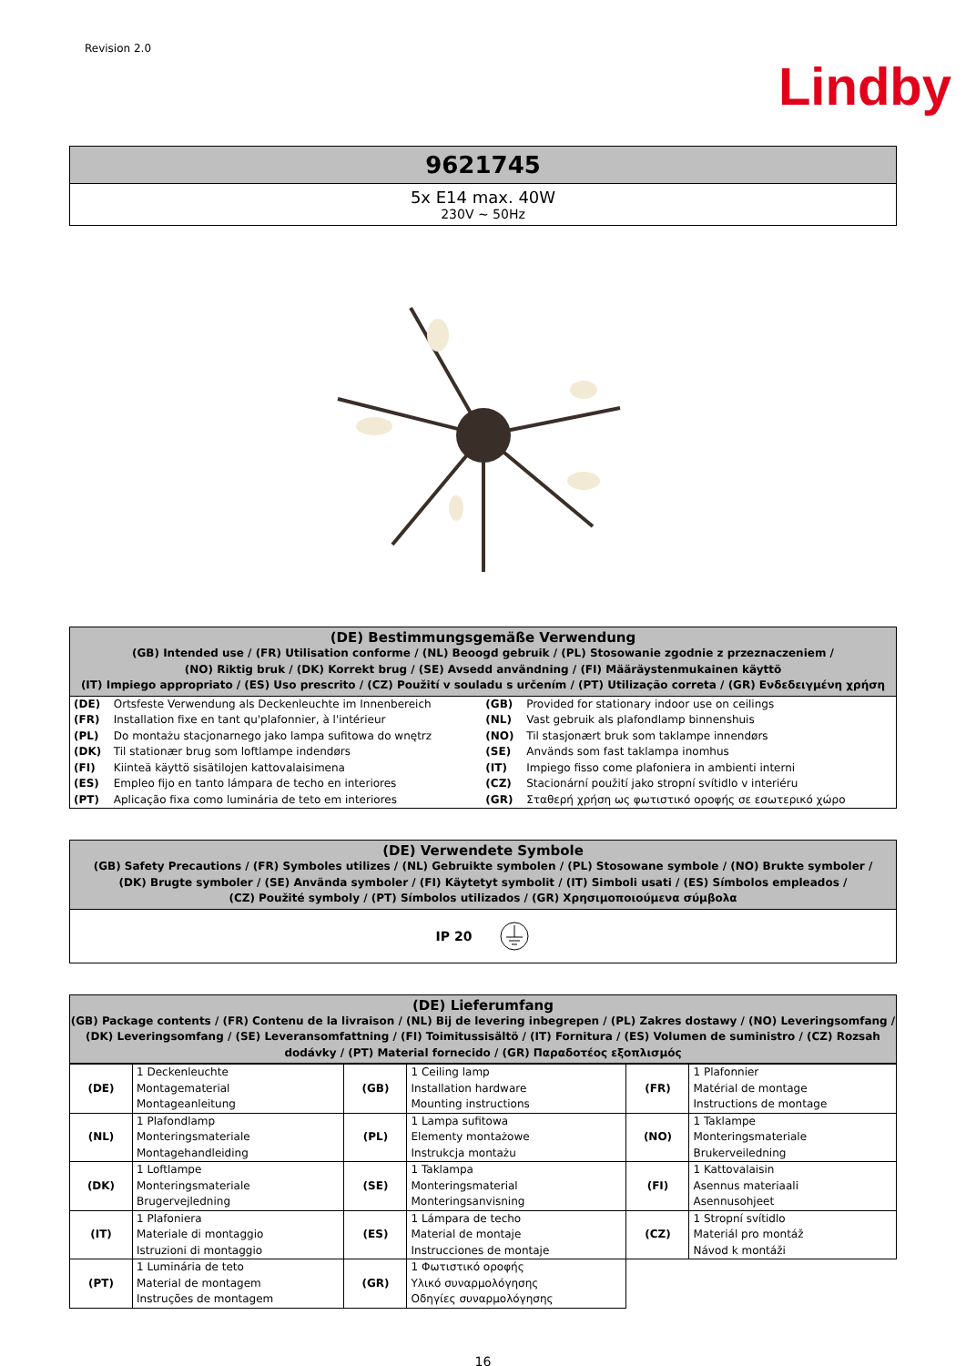Revision 2.0
Lindby
9621745
5x E14 max. 40W
230V ~ 50Hz
(DE) Bestimmungsgemäße Verwendung
(GB) Intended use / (FR) Utilisation conforme / (NL) Beoogd gebruik / (PL) Stosowanie zgodnie z przeznaczeniem /
(NO) Riktig bruk / (DK) Korrekt brug / (SE) Avsedd användning / (FI) Määräystenmukainen käyttö
(IT) Impiego appropriato / (ES) Uso prescrito / (CZ) Použití v souladu s určením / (PT) Utilização correta / (GR) Ενδεδειγμένη χρήση
| (DE) | Ortsfeste Verwendung als Deckenleuchte im Innenbereich | (GB) | Provided for stationary indoor use on ceilings |
| (FR) | Installation fixe en tant qu'plafonnier, à l'intérieur | (NL) | Vast gebruik als plafondlamp binnenshuis |
| (PL) | Do montażu stacjonarnego jako lampa sufitowa do wnętrz | (NO) | Til stasjonært bruk som taklampe innendørs |
| (DK) | Til stationær brug som loftlampe indendørs | (SE) | Används som fast taklampa inomhus |
| (FI) | Kiinteä käyttö sisätilojen kattovalaisimena | (IT) | Impiego fisso come plafoniera in ambienti interni |
| (ES) | Empleo fijo en tanto lámpara de techo en interiores | (CZ) | Stacionární použití jako stropní svítidlo v interiéru |
| (PT) | Aplicação fixa como luminária de teto em interiores | (GR) | Σταθερή χρήση ως φωτιστικό οροφής σε εσωτερικό χώρο |
(DE) Verwendete Symbole
(GB) Safety Precautions / (FR) Symboles utilizes / (NL) Gebruikte symbolen / (PL) Stosowane symbole / (NO) Brukte symboler /
(DK) Brugte symboler / (SE) Använda symboler / (FI) Käytetyt symbolit / (IT) Simboli usati / (ES) Símbolos empleados /
(CZ) Použité symboly / (PT) Símbolos utilizados / (GR) Χρησιμοποιούμενα σύμβολα
IP 20
(DE) Lieferumfang
(GB) Package contents / (FR) Contenu de la livraison / (NL) Bij de levering inbegrepen / (PL) Zakres dostawy / (NO) Leveringsomfang / (DK) Leveringsomfang / (SE) Leveransomfattning / (FI) Toimitussisältö / (IT) Fornitura / (ES) Volumen de suministro / (CZ) Rozsah dodávky / (PT) Material fornecido / (GR) Παραδοτέος εξοπλισμός
| (DE) | 1 Deckenleuchte Montagematerial Montageanleitung | (GB) | 1 Ceiling lamp Installation hardware Mounting instructions | (FR) | 1 Plafonnier Matérial de montage Instructions de montage |
| (NL) | 1 Plafondlamp Monteringsmateriale Montagehandleiding | (PL) | 1 Lampa sufitowa Elementy montażowe Instrukcja montażu | (NO) | 1 Taklampe Monteringsmateriale Brukerveiledning |
| (DK) | 1 Loftlampe Monteringsmateriale Brugervejledning | (SE) | 1 Taklampa Monteringsmaterial Monteringsanvisning | (FI) | 1 Kattovalaisin Asennus materiaali Asennusohjeet |
| (IT) | 1 Plafoniera Materiale di montaggio Istruzioni di montaggio | (ES) | 1 Lámpara de techo Material de montaje Instrucciones de montaje | (CZ) | 1 Stropní svítidlo Materiál pro montáž Návod k montáži |
| (PT) | 1 Luminária de teto Material de montagem Instruções de montagem | (GR) | 1 Φωτιστικό οροφής Υλικό συναρμολόγησης Οδηγίες συναρμολόγησης | | |
16